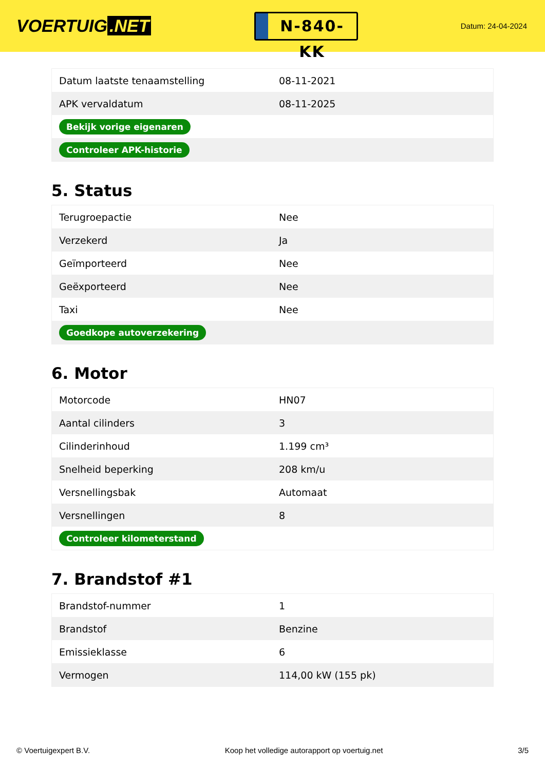VOERTUIG.NET
N-840-KK
Datum: 24-04-2024
| Datum laatste tenaamstelling | 08-11-2021 |
| APK vervaldatum | 08-11-2025 |
| Bekijk vorige eigenaren | |
| Controleer APK-historie | |
5. Status
| Terugroepactie | Nee |
| Verzekerd | Ja |
| Geïmporteerd | Nee |
| Geëxporteerd | Nee |
| Taxi | Nee |
| Goedkope autoverzekering | |
6. Motor
| Motorcode | HN07 |
| Aantal cilinders | 3 |
| Cilinderinhoud | 1.199 cm³ |
| Snelheid beperking | 208 km/u |
| Versnellingsbak | Automaat |
| Versnellingen | 8 |
| Controleer kilometerstand | |
7. Brandstof #1
| Brandstof-nummer | 1 |
| Brandstof | Benzine |
| Emissieklasse | 6 |
| Vermogen | 114,00 kW (155 pk) |
© Voertuigexpert B.V. Koop het volledige autorapport op voertuig.net 3/5